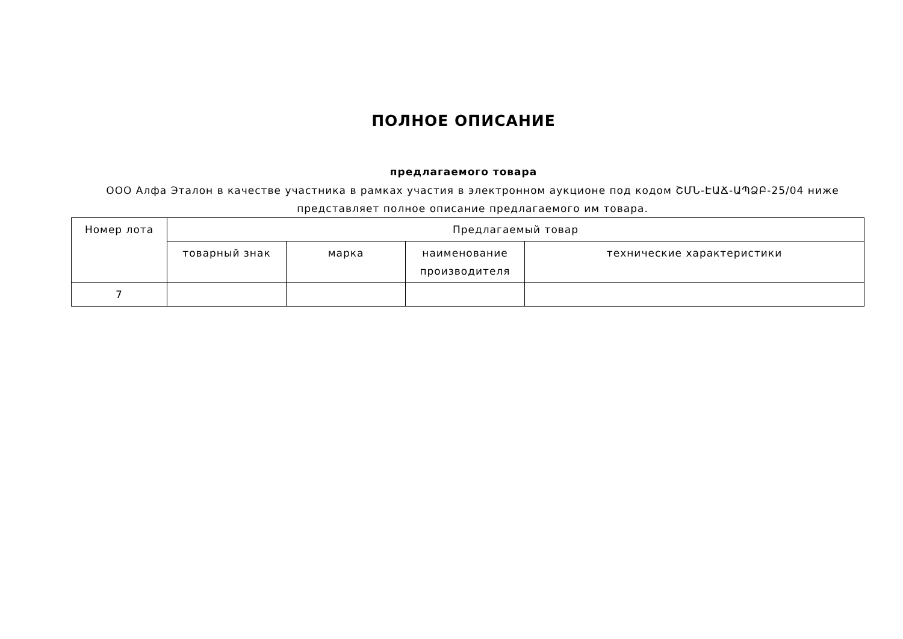ПОЛНОЕ ОПИСАНИЕ
предлагаемого товара
ООО Алфа Эталон в качестве участника в рамках участия в электронном аукционе под кодом ՇՄՆ-ԷԱՃ-ԱՊՁԲ-25/04 ниже представляет полное описание предлагаемого им товара.
| Номер лота | Предлагаемый товар | | | |
| --- | --- | --- | --- | --- |
| | товарный знак | марка | наименование производителя | технические характеристики |
| 7 | | | | |